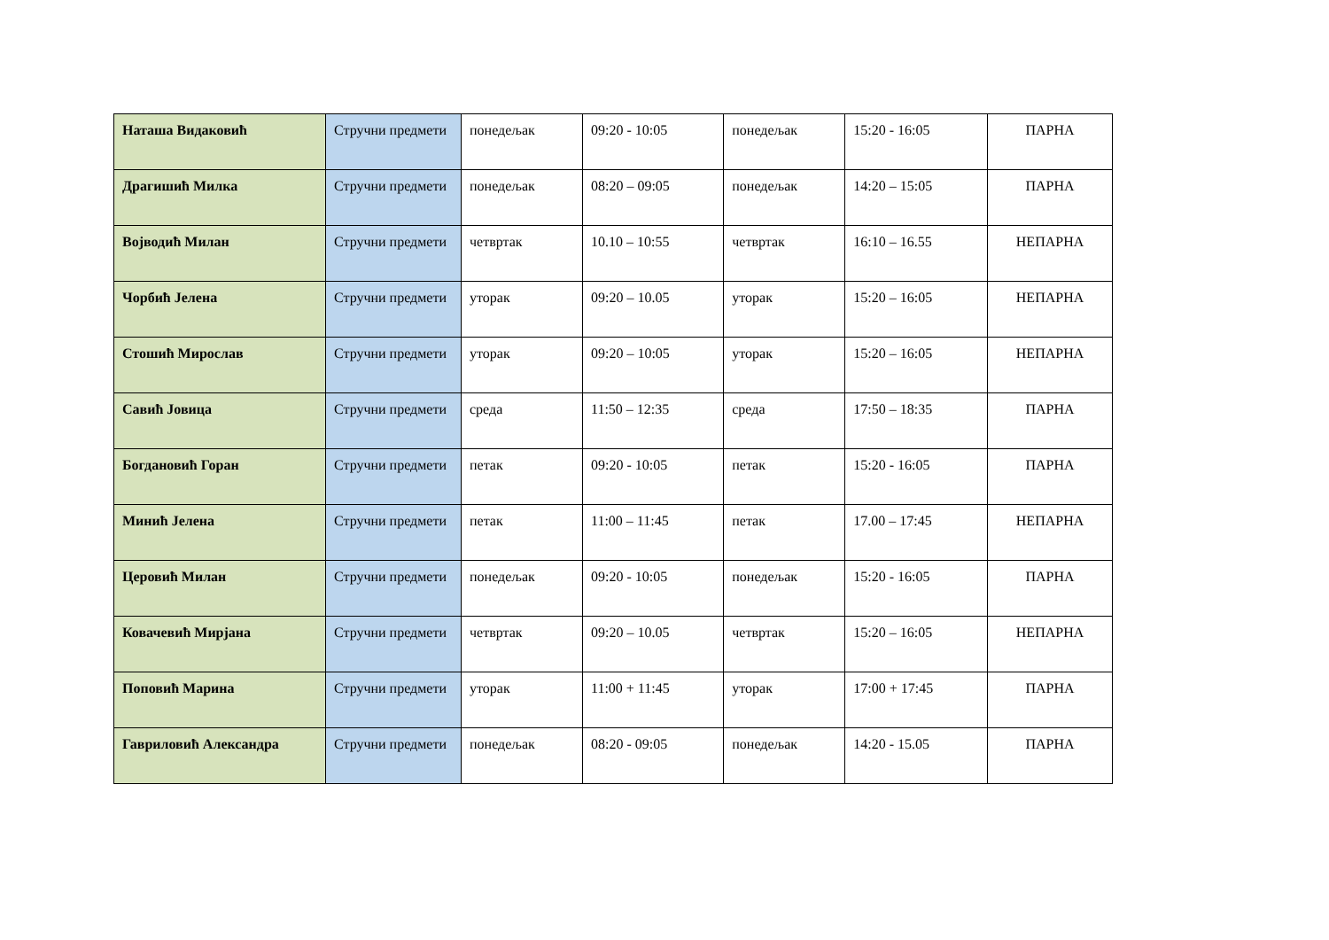| Наташа Видаковић | Стручни предмети | понедељак | 09:20 - 10:05 | понедељак | 15:20 - 16:05 | ПАРНА |
| Драгишић Милка | Стручни предмети | понедељак | 08:20 – 09:05 | понедељак | 14:20 – 15:05 | ПАРНА |
| Војводић Милан | Стручни предмети | четвртак | 10.10 – 10:55 | четвртак | 16:10 – 16.55 | НЕПАРНА |
| Чорбић Јелена | Стручни предмети | уторак | 09:20 – 10.05 | уторак | 15:20 – 16:05 | НЕПАРНА |
| Стошић Мирослав | Стручни предмети | уторак | 09:20 – 10:05 | уторак | 15:20 – 16:05 | НЕПАРНА |
| Савић Јовица | Стручни предмети | среда | 11:50 – 12:35 | среда | 17:50 – 18:35 | ПАРНА |
| Богдановић Горан | Стручни предмети | петак | 09:20 - 10:05 | петак | 15:20 - 16:05 | ПАРНА |
| Минић Јелена | Стручни предмети | петак | 11:00 – 11:45 | петак | 17.00 – 17:45 | НЕПАРНА |
| Церовић Милан | Стручни предмети | понедељак | 09:20 - 10:05 | понедељак | 15:20 - 16:05 | ПАРНА |
| Ковачевић Мирјана | Стручни предмети | четвртак | 09:20 – 10.05 | четвртак | 15:20 – 16:05 | НЕПАРНА |
| Поповић Марина | Стручни предмети | уторак | 11:00 + 11:45 | уторак | 17:00 + 17:45 | ПАРНА |
| Гавриловић Александра | Стручни предмети | понедељак | 08:20 - 09:05 | понедељак | 14:20 - 15.05 | ПАРНА |